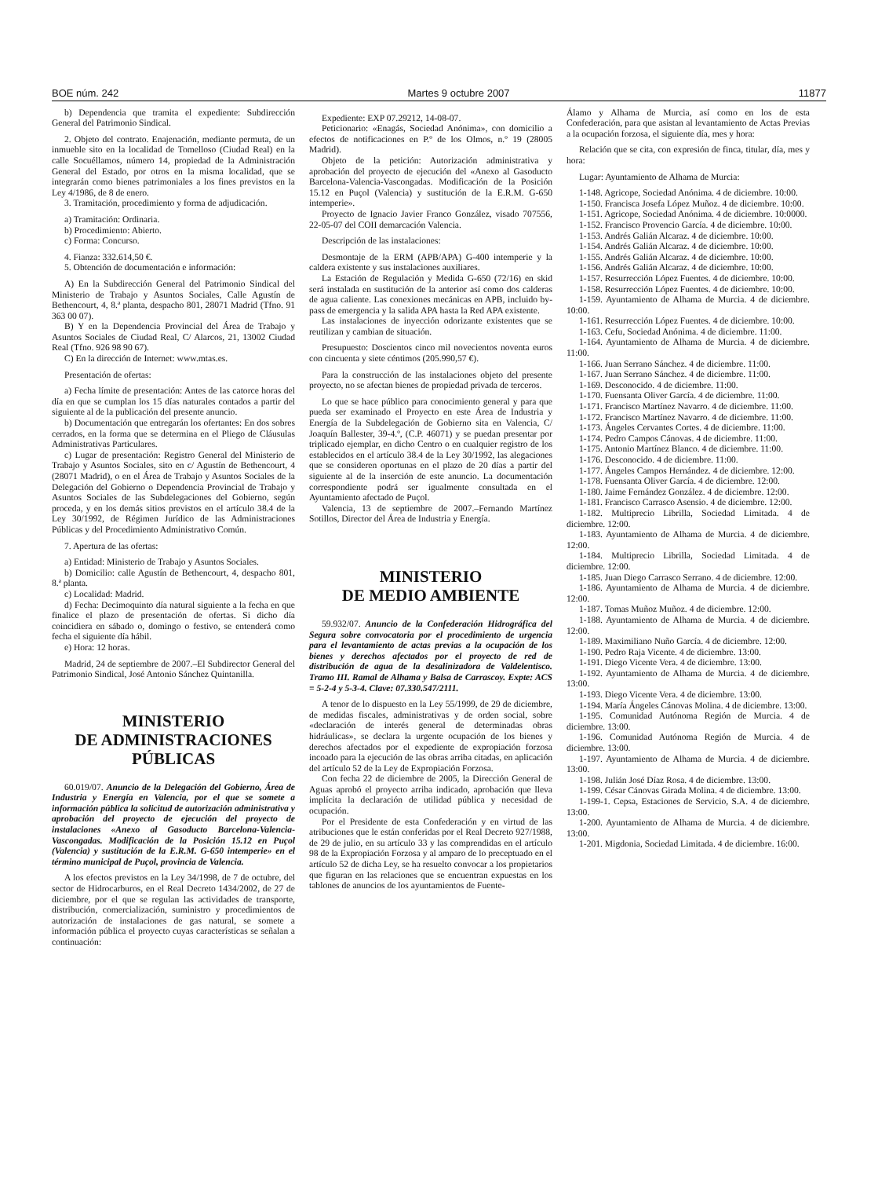BOE núm. 242 Martes 9 octubre 2007 11877
b) Dependencia que tramita el expediente: Subdirección General del Patrimonio Sindical.
2. Objeto del contrato. Enajenación, mediante permuta, de un inmueble sito en la localidad de Tomelloso (Ciudad Real) en la calle Socuéllamos, número 14, propiedad de la Administración General del Estado, por otros en la misma localidad, que se integrarán como bienes patrimoniales a los fines previstos en la Ley 4/1986, de 8 de enero.
3. Tramitación, procedimiento y forma de adjudicación.
a) Tramitación: Ordinaria.
b) Procedimiento: Abierto.
c) Forma: Concurso.
4. Fianza: 332.614,50 €.
5. Obtención de documentación e información:
A) En la Subdirección General del Patrimonio Sindical del Ministerio de Trabajo y Asuntos Sociales, Calle Agustín de Bethencourt, 4, 8.ª planta, despacho 801, 28071 Madrid (Tfno. 91 363 00 07).
B) Y en la Dependencia Provincial del Área de Trabajo y Asuntos Sociales de Ciudad Real, C/ Alarcos, 21, 13002 Ciudad Real (Tfno. 926 98 90 67).
C) En la dirección de Internet: www.mtas.es.
Presentación de ofertas:
a) Fecha límite de presentación: Antes de las catorce horas del día en que se cumplan los 15 días naturales contados a partir del siguiente al de la publicación del presente anuncio.
b) Documentación que entregarán los ofertantes: En dos sobres cerrados, en la forma que se determina en el Pliego de Cláusulas Administrativas Particulares.
c) Lugar de presentación: Registro General del Ministerio de Trabajo y Asuntos Sociales, sito en c/ Agustín de Bethencourt, 4 (28071 Madrid), o en el Área de Trabajo y Asuntos Sociales de la Delegación del Gobierno o Dependencia Provincial de Trabajo y Asuntos Sociales de las Subdelegaciones del Gobierno, según proceda, y en los demás sitios previstos en el artículo 38.4 de la Ley 30/1992, de Régimen Jurídico de las Administraciones Públicas y del Procedimiento Administrativo Común.
7. Apertura de las ofertas:
a) Entidad: Ministerio de Trabajo y Asuntos Sociales.
b) Domicilio: calle Agustín de Bethencourt, 4, despacho 801, 8.ª planta.
c) Localidad: Madrid.
d) Fecha: Decimoquinto día natural siguiente a la fecha en que finalice el plazo de presentación de ofertas. Si dicho día coincidiera en sábado o, domingo o festivo, se entenderá como fecha el siguiente día hábil.
e) Hora: 12 horas.
Madrid, 24 de septiembre de 2007.–El Subdirector General del Patrimonio Sindical, José Antonio Sánchez Quintanilla.
MINISTERIO
DE ADMINISTRACIONES
PÚBLICAS
60.019/07. Anuncio de la Delegación del Gobierno, Área de Industria y Energía en Valencia, por el que se somete a información pública la solicitud de autorización administrativa y aprobación del proyecto de ejecución del proyecto de instalaciones «Anexo al Gasoducto Barcelona-Valencia-Vascongadas. Modificación de la Posición 15.12 en Puçol (Valencia) y sustitución de la E.R.M. G-650 intemperie» en el término municipal de Puçol, provincia de Valencia.
A los efectos previstos en la Ley 34/1998, de 7 de octubre, del sector de Hidrocarburos, en el Real Decreto 1434/2002, de 27 de diciembre, por el que se regulan las actividades de transporte, distribución, comercialización, suministro y procedimientos de autorización de instalaciones de gas natural, se somete a información pública el proyecto cuyas características se señalan a continuación:
Expediente: EXP 07.29212, 14-08-07.
Peticionario: «Enagás, Sociedad Anónima», con domicilio a efectos de notificaciones en P.º de los Olmos, n.º 19 (28005 Madrid).
Objeto de la petición: Autorización administrativa y aprobación del proyecto de ejecución del «Anexo al Gasoducto Barcelona-Valencia-Vascongadas. Modificación de la Posición 15.12 en Puçol (Valencia) y sustitución de la E.R.M. G-650 intemperie».
Proyecto de Ignacio Javier Franco González, visado 707556, 22-05-07 del COII demarcación Valencia.
Descripción de las instalaciones:
Desmontaje de la ERM (APB/APA) G-400 intemperie y la caldera existente y sus instalaciones auxiliares.
La Estación de Regulación y Medida G-650 (72/16) en skid será instalada en sustitución de la anterior así como dos calderas de agua caliente. Las conexiones mecánicas en APB, incluido by-pass de emergencia y la salida APA hasta la Red APA existente.
Las instalaciones de inyección odorizante existentes que se reutilizan y cambian de situación.
Presupuesto: Doscientos cinco mil novecientos noventa euros con cincuenta y siete céntimos (205.990,57 €).
Para la construcción de las instalaciones objeto del presente proyecto, no se afectan bienes de propiedad privada de terceros.
Lo que se hace público para conocimiento general y para que pueda ser examinado el Proyecto en este Área de Industria y Energía de la Subdelegación de Gobierno sita en Valencia, C/ Joaquín Ballester, 39-4.º, (C.P. 46071) y se puedan presentar por triplicado ejemplar, en dicho Centro o en cualquier registro de los establecidos en el artículo 38.4 de la Ley 30/1992, las alegaciones que se consideren oportunas en el plazo de 20 días a partir del siguiente al de la inserción de este anuncio. La documentación correspondiente podrá ser igualmente consultada en el Ayuntamiento afectado de Puçol.
Valencia, 13 de septiembre de 2007.–Fernando Martínez Sotillos, Director del Área de Industria y Energía.
MINISTERIO
DE MEDIO AMBIENTE
59.932/07. Anuncio de la Confederación Hidrográfica del Segura sobre convocatoria por el procedimiento de urgencia para el levantamiento de actas previas a la ocupación de los bienes y derechos afectados por el proyecto de red de distribución de agua de la desalinizadora de Valdelentisco. Tramo III. Ramal de Alhama y Balsa de Carrascoy. Expte: ACS = 5-2-4 y 5-3-4. Clave: 07.330.547/2111.
A tenor de lo dispuesto en la Ley 55/1999, de 29 de diciembre, de medidas fiscales, administrativas y de orden social, sobre «declaración de interés general de determinadas obras hidráulicas», se declara la urgente ocupación de los bienes y derechos afectados por el expediente de expropiación forzosa incoado para la ejecución de las obras arriba citadas, en aplicación del artículo 52 de la Ley de Expropiación Forzosa.
Con fecha 22 de diciembre de 2005, la Dirección General de Aguas aprobó el proyecto arriba indicado, aprobación que lleva implícita la declaración de utilidad pública y necesidad de ocupación.
Por el Presidente de esta Confederación y en virtud de las atribuciones que le están conferidas por el Real Decreto 927/1988, de 29 de julio, en su artículo 33 y las comprendidas en el artículo 98 de la Expropiación Forzosa y al amparo de lo preceptuado en el artículo 52 de dicha Ley, se ha resuelto convocar a los propietarios que figuran en las relaciones que se encuentran expuestas en los tablones de anuncios de los ayuntamientos de Fuente-
Álamo y Alhama de Murcia, así como en los de esta Confederación, para que asistan al levantamiento de Actas Previas a la ocupación forzosa, el siguiente día, mes y hora:
Relación que se cita, con expresión de finca, titular, día, mes y hora:
Lugar: Ayuntamiento de Alhama de Murcia:
1-148. Agricope, Sociedad Anónima. 4 de diciembre. 10:00.
1-150. Francisca Josefa López Muñoz. 4 de diciembre. 10:00.
1-151. Agricope, Sociedad Anónima. 4 de diciembre. 10:0000.
1-152. Francisco Provencio García. 4 de diciembre. 10:00.
1-153. Andrés Galián Alcaraz. 4 de diciembre. 10:00.
1-154. Andrés Galián Alcaraz. 4 de diciembre. 10:00.
1-155. Andrés Galián Alcaraz. 4 de diciembre. 10:00.
1-156. Andrés Galián Alcaraz. 4 de diciembre. 10:00.
1-157. Resurrección López Fuentes. 4 de diciembre. 10:00.
1-158. Resurrección López Fuentes. 4 de diciembre. 10:00.
1-159. Ayuntamiento de Alhama de Murcia. 4 de diciembre. 10:00.
1-161. Resurrección López Fuentes. 4 de diciembre. 10:00.
1-163. Cefu, Sociedad Anónima. 4 de diciembre. 11:00.
1-164. Ayuntamiento de Alhama de Murcia. 4 de diciembre. 11:00.
1-166. Juan Serrano Sánchez. 4 de diciembre. 11:00.
1-167. Juan Serrano Sánchez. 4 de diciembre. 11:00.
1-169. Desconocido. 4 de diciembre. 11:00.
1-170. Fuensanta Oliver García. 4 de diciembre. 11:00.
1-171. Francisco Martínez Navarro. 4 de diciembre. 11:00.
1-172. Francisco Martínez Navarro. 4 de diciembre. 11:00.
1-173. Ángeles Cervantes Cortes. 4 de diciembre. 11:00.
1-174. Pedro Campos Cánovas. 4 de diciembre. 11:00.
1-175. Antonio Martínez Blanco. 4 de diciembre. 11:00.
1-176. Desconocido. 4 de diciembre. 11:00.
1-177. Ángeles Campos Hernández. 4 de diciembre. 12:00.
1-178. Fuensanta Oliver García. 4 de diciembre. 12:00.
1-180. Jaime Fernández González. 4 de diciembre. 12:00.
1-181. Francisco Carrasco Asensio. 4 de diciembre. 12:00.
1-182. Multiprecio Librilla, Sociedad Limitada. 4 de diciembre. 12:00.
1-183. Ayuntamiento de Alhama de Murcia. 4 de diciembre. 12:00.
1-184. Multiprecio Librilla, Sociedad Limitada. 4 de diciembre. 12:00.
1-185. Juan Diego Carrasco Serrano. 4 de diciembre. 12:00.
1-186. Ayuntamiento de Alhama de Murcia. 4 de diciembre. 12:00.
1-187. Tomas Muñoz Muñoz. 4 de diciembre. 12:00.
1-188. Ayuntamiento de Alhama de Murcia. 4 de diciembre. 12:00.
1-189. Maximiliano Nuño García. 4 de diciembre. 12:00.
1-190. Pedro Raja Vicente. 4 de diciembre. 13:00.
1-191. Diego Vicente Vera. 4 de diciembre. 13:00.
1-192. Ayuntamiento de Alhama de Murcia. 4 de diciembre. 13:00.
1-193. Diego Vicente Vera. 4 de diciembre. 13:00.
1-194. María Ángeles Cánovas Molina. 4 de diciembre. 13:00.
1-195. Comunidad Autónoma Región de Murcia. 4 de diciembre. 13:00.
1-196. Comunidad Autónoma Región de Murcia. 4 de diciembre. 13:00.
1-197. Ayuntamiento de Alhama de Murcia. 4 de diciembre. 13:00.
1-198. Julián José Díaz Rosa. 4 de diciembre. 13:00.
1-199. César Cánovas Girada Molina. 4 de diciembre. 13:00.
1-199-1. Cepsa, Estaciones de Servicio, S.A. 4 de diciembre. 13:00.
1-200. Ayuntamiento de Alhama de Murcia. 4 de diciembre. 13:00.
1-201. Migdonia, Sociedad Limitada. 4 de diciembre. 16:00.